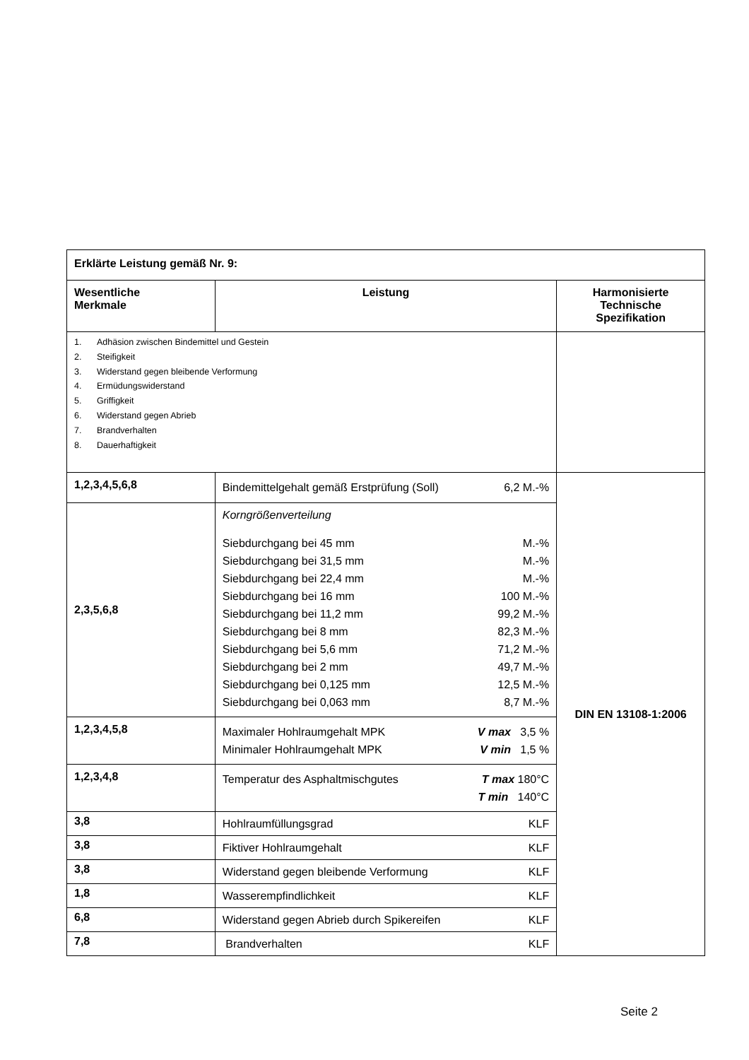| Erklärte Leistung gemäß Nr. 9: | | |
| Wesentliche Merkmale | Leistung | Harmonisierte Technische Spezifikation |
| 1. Adhäsion zwischen Bindemittel und Gestein 2. Steifigkeit 3. Widerstand gegen bleibende Verformung 4. Ermüdungswiderstand 5. Griffigkeit 6. Widerstand gegen Abrieb 7. Brandverhalten 8. Dauerhaftigkeit | | |
| 1,2,3,4,5,6,8 | Bindemittelgehalt gemäß Erstprüfung (Soll) 6,2 M.-% | DIN EN 13108-1:2006 |
| 2,3,5,6,8 | Korngrößenverteilung Siebdurchgang bei 45 mm M.-% Siebdurchgang bei 31,5 mm M.-% Siebdurchgang bei 22,4 mm M.-% Siebdurchgang bei 16 mm 100 M.-% Siebdurchgang bei 11,2 mm 99,2 M.-% Siebdurchgang bei 8 mm 82,3 M.-% Siebdurchgang bei 5,6 mm 71,2 M.-% Siebdurchgang bei 2 mm 49,7 M.-% Siebdurchgang bei 0,125 mm 12,5 M.-% Siebdurchgang bei 0,063 mm 8,7 M.-% | |
| 1,2,3,4,5,8 | Maximaler Hohlraumgehalt MPK V max 3,5 % Minimaler Hohlraumgehalt MPK V min 1,5 % | |
| 1,2,3,4,8 | Temperatur des Asphaltmischgutes T max 180°C T min 140°C | |
| 3,8 | Hohlraumfüllungsgrad KLF | |
| 3,8 | Fiktiver Hohlraumgehalt KLF | |
| 3,8 | Widerstand gegen bleibende Verformung KLF | |
| 1,8 | Wasserempfindlichkeit KLF | |
| 6,8 | Widerstand gegen Abrieb durch Spikereifen KLF | |
| 7,8 | Brandverhalten KLF | |
Seite 2